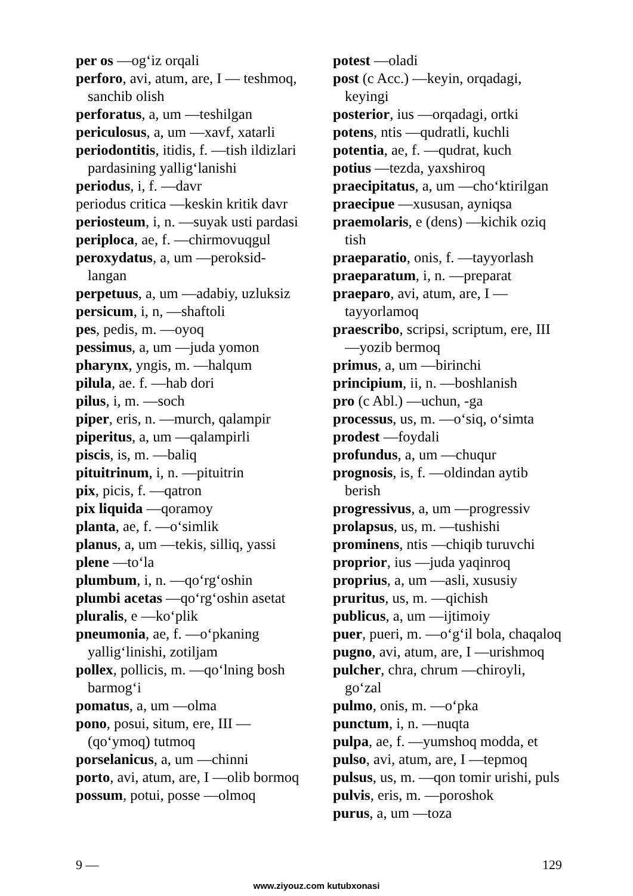per os —og‘iz orqali
perforo, avi, atum, are, I — teshmoq, sanchib olish
perforatus, a, um —teshilgan
periculosus, a, um —xavf, xatarli
periodontitis, itidis, f. —tish ildizlari pardasining yallig‘lanishi
periodus, i, f. —davr
periodus critica —keskin kritik davr
periosteum, i, n. —suyak usti pardasi
periploca, ae, f. —chirmovuqgul
peroxydatus, a, um —peroksid-langan
perpetuus, a, um —adabiy, uzluksiz
persicum, i, n, —shaftoli
pes, pedis, m. —oyoq
pessimus, a, um —juda yomon
pharynx, yngis, m. —halqum
pilula, ae. f. —hab dori
pilus, i, m. —soch
piper, eris, n. —murch, qalampir
piperitus, a, um —qalampirli
piscis, is, m. —baliq
pituitrinum, i, n. —pituitrin
pix, picis, f. —qatron
pix liquida —qoramoy
planta, ae, f. —o‘simlik
planus, a, um —tekis, silliq, yassi
plene —to‘la
plumbum, i, n. —qo‘rg‘oshin
plumbi acetas —qo‘rg‘oshin asetat
pluralis, e —ko‘plik
pneumonia, ae, f. —o‘pkaning yallig‘linishi, zotiljam
pollex, pollicis, m. —qo‘lning bosh barmog‘i
pomatus, a, um —olma
pono, posui, situm, ere, III — (qo‘ymoq) tutmoq
porselanicus, a, um —chinni
porto, avi, atum, are, I —olib bormoq
possum, potui, posse —olmoq
potest —oladi
post (c Acc.) —keyin, orqadagi, keyingi
posterior, ius —orqadagi, ortki
potens, ntis —qudratli, kuchli
potentia, ae, f. —qudrat, kuch
potius —tezda, yaxshiroq
praecipitatus, a, um —cho‘ktirilgan
praecipue —xususan, ayniqsa
praemolaris, e (dens) —kichik oziq tish
praeparatio, onis, f. —tayyorlash
praeparatum, i, n. —preparat
praeparo, avi, atum, are, I — tayyorlamoq
praescribo, scripsi, scriptum, ere, III —yozib bermoq
primus, a, um —birinchi
principium, ii, n. —boshlanish
pro (c Abl.) —uchun, -ga
processus, us, m. —o‘siq, o‘simta
prodest —foydali
profundus, a, um —chuqur
prognosis, is, f. —oldindan aytib berish
progressivus, a, um —progressiv
prolapsus, us, m. —tushishi
prominens, ntis —chiqib turuvchi
proprior, ius —juda yaqinroq
proprius, a, um —asli, xususiy
pruritus, us, m. —qichish
publicus, a, um —ijtimoiy
puer, pueri, m. —o‘g‘il bola, chaqaloq
pugno, avi, atum, are, I —urishmoq
pulcher, chra, chrum —chiroyli, go‘zal
pulmo, onis, m. —o‘pka
punctum, i, n. —nuqta
pulpa, ae, f. —yumshoq modda, et
pulso, avi, atum, are, I —tepmoq
pulsus, us, m. —qon tomir urishi, puls
pulvis, eris, m. —poroshok
purus, a, um —toza
9 — 129
www.ziyouz.com kutubxonasi